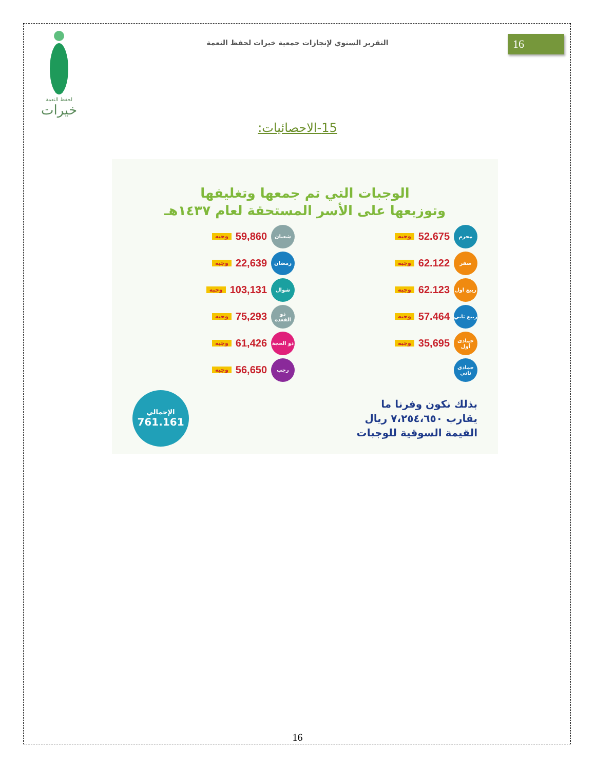لحفظ النعمة
خيرات
التقرير السنوي لإنجازات جمعية خيرات لحفظ النعمة
16
15-الاحصائيات:
الوجبات التي تم جمعها وتغليفها
وتوزيعها على الأسر المستحقة لعام ١٤٣٧هـ
محرم
52.675 وجبه
شعبان
59,860 وجبه
صفر
62.122 وجبه
رمضان
22,639 وجبه
ربيع اول
62.123 وجبه
شوال
103,131 وجبه
ربيع ثاني
57.464 وجبه
ذو القعدة
75,293 وجبه
جمادى أول
35,695 وجبه
ذو الحجة
61,426 وجبه
جمادى ثاني
رجب
56,650 وجبه
بذلك نكون وفرنا ما
يقارب ٧،٢٥٤،٦٥٠ ريال
القيمة السوقية للوجبات
الإجمالي
761.161
16